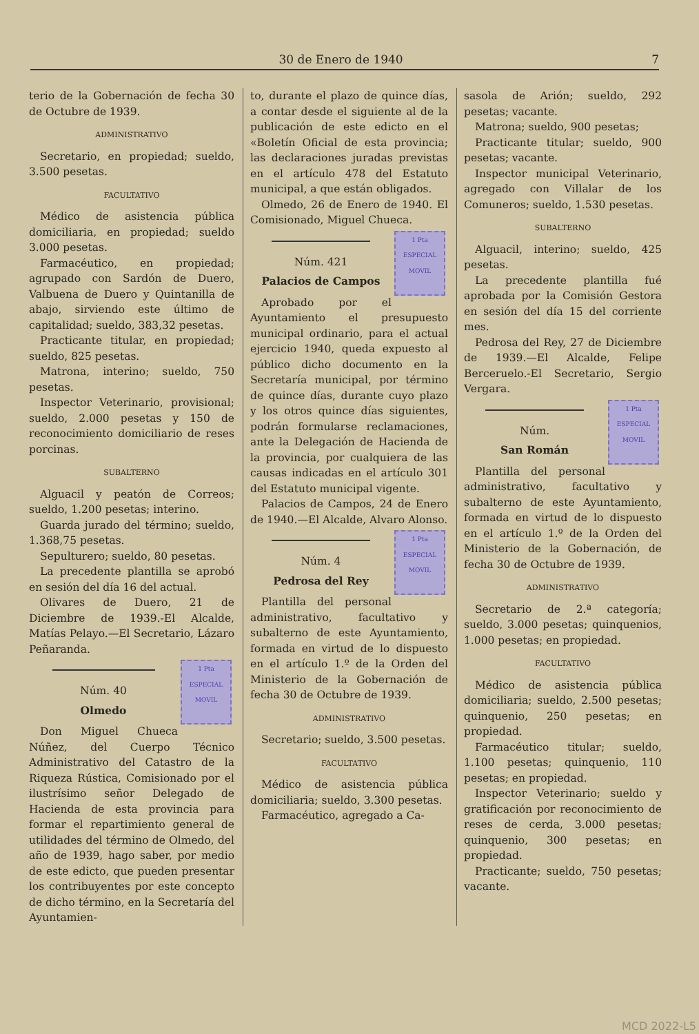30 de Enero de 1940 7
terio de la Gobernación de fecha 30 de Octubre de 1939.
ADMINISTRATIVO
Secretario, en propiedad; sueldo, 3.500 pesetas.
FACULTATIVO
Médico de asistencia pública domiciliaria, en propiedad; sueldo 3.000 pesetas.
Farmacéutico, en propiedad; agrupado con Sardón de Duero, Valbuena de Duero y Quintanilla de abajo, sirviendo este último de capitalidad; sueldo, 383,32 pesetas.
Practicante titular, en propiedad; sueldo, 825 pesetas.
Matrona, interino; sueldo, 750 pesetas.
Inspector Veterinario, provisional; sueldo, 2.000 pesetas y 150 de reconocimiento domiciliario de reses porcinas.
SUBALTERNO
Alguacil y peatón de Correos; sueldo, 1.200 pesetas; interino.
Guarda jurado del término; sueldo, 1.368,75 pesetas.
Sepulturero; sueldo, 80 pesetas.
La precedente plantilla se aprobó en sesión del día 16 del actual.
Olivares de Duero, 21 de Diciembre de 1939.-El Alcalde, Matías Pelayo.—El Secretario, Lázaro Peñaranda.
1 Pta ESPECIAL MOVIL
Núm. 40
Olmedo
Don Miguel Chueca Núñez, del Cuerpo Técnico Administrativo del Catastro de la Riqueza Rústica, Comisionado por el ilustrísimo señor Delegado de Hacienda de esta provincia para formar el repartimiento general de utilidades del término de Olmedo, del año de 1939, hago saber, por medio de este edicto, que pueden presentar los contribuyentes por este concepto de dicho término, en la Secretaría del Ayuntamien-
to, durante el plazo de quince días, a contar desde el siguiente al de la publicación de este edicto en el «Boletín Oficial de esta provincia; las declaraciones juradas previstas en el artículo 478 del Estatuto municipal, a que están obligados.
Olmedo, 26 de Enero de 1940. El Comisionado, Miguel Chueca.
1 Pta ESPECIAL MOVIL
Núm. 421
Palacios de Campos
Aprobado por el Ayuntamiento el presupuesto municipal ordinario, para el actual ejercicio 1940, queda expuesto al público dicho documento en la Secretaría municipal, por término de quince días, durante cuyo plazo y los otros quince días siguientes, podrán formularse reclamaciones, ante la Delegación de Hacienda de la provincia, por cualquiera de las causas indicadas en el artículo 301 del Estatuto municipal vigente.
Palacios de Campos, 24 de Enero de 1940.—El Alcalde, Alvaro Alonso.
1 Pta ESPECIAL MOVIL
Núm. 4
Pedrosa del Rey
Plantilla del personal administrativo, facultativo y subalterno de este Ayuntamiento, formada en virtud de lo dispuesto en el artículo 1.º de la Orden del Ministerio de la Gobernación de fecha 30 de Octubre de 1939.
ADMINISTRATIVO
Secretario; sueldo, 3.500 pesetas.
FACULTATIVO
Médico de asistencia pública domiciliaria; sueldo, 3.300 pesetas.
Farmacéutico, agregado a Ca-
sasola de Arión; sueldo, 292 pesetas; vacante.
Matrona; sueldo, 900 pesetas;
Practicante titular; sueldo, 900 pesetas; vacante.
Inspector municipal Veterinario, agregado con Villalar de los Comuneros; sueldo, 1.530 pesetas.
SUBALTERNO
Alguacil, interino; sueldo, 425 pesetas.
La precedente plantilla fué aprobada por la Comisión Gestora en sesión del día 15 del corriente mes.
Pedrosa del Rey, 27 de Diciembre de 1939.—El Alcalde, Felipe Berceruelo.-El Secretario, Sergio Vergara.
1 Pta ESPECIAL MOVIL
Núm.
San Román
Plantilla del personal administrativo, facultativo y subalterno de este Ayuntamiento, formada en virtud de lo dispuesto en el artículo 1.º de la Orden del Ministerio de la Gobernación, de fecha 30 de Octubre de 1939.
ADMINISTRATIVO
Secretario de 2.ª categoría; sueldo, 3.000 pesetas; quinquenios, 1.000 pesetas; en propiedad.
FACULTATIVO
Médico de asistencia pública domiciliaria; sueldo, 2.500 pesetas; quinquenio, 250 pesetas; en propiedad.
Farmacéutico titular; sueldo, 1.100 pesetas; quinquenio, 110 pesetas; en propiedad.
Inspector Veterinario; sueldo y gratificación por reconocimiento de reses de cerda, 3.000 pesetas; quinquenio, 300 pesetas; en propiedad.
Practicante; sueldo, 750 pesetas; vacante.
MCD 2022-L5